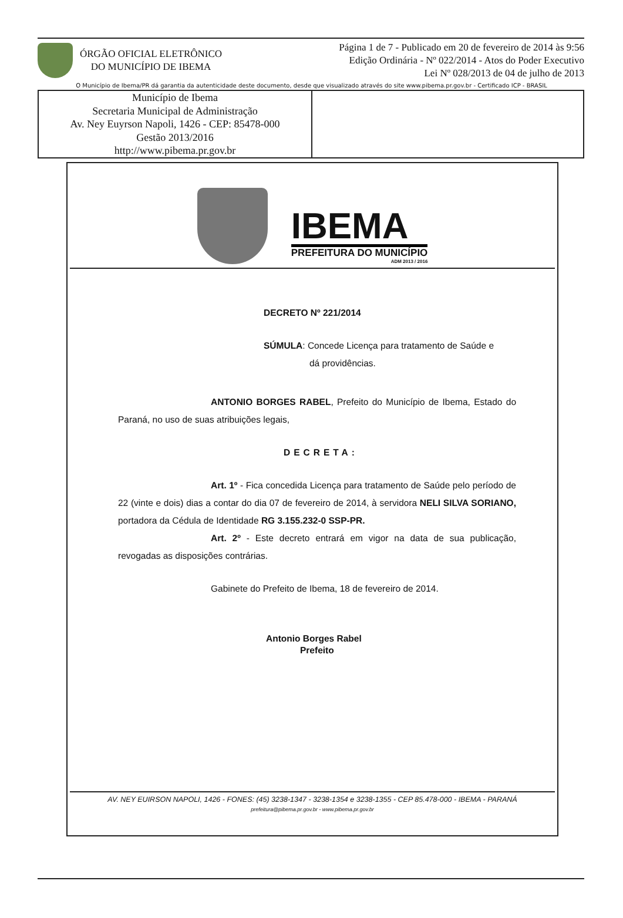ÓRGÃO OFICIAL ELETRÔNICO
DO MUNICÍPIO DE IBEMA
Página 1 de 7 - Publicado em 20 de fevereiro de 2014 às 9:56
Edição Ordinária - Nº 022/2014 - Atos do Poder Executivo
Lei Nº 028/2013 de 04 de julho de 2013
O Município de Ibema/PR dá garantia da autenticidade deste documento, desde que visualizado através do site www.pibema.pr.gov.br - Certificado ICP - BRASIL
Município de Ibema
Secretaria Municipal de Administração
Av. Ney Euyrson Napoli, 1426 - CEP: 85478-000
Gestão 2013/2016
http://www.pibema.pr.gov.br
IBEMA
PREFEITURA DO MUNICÍPIO
ADM 2013 / 2016
DECRETO Nº 221/2014
SÚMULA: Concede Licença para tratamento de Saúde e
dá providências.
ANTONIO BORGES RABEL, Prefeito do Município de Ibema, Estado do Paraná, no uso de suas atribuições legais,
DECRETA:
Art. 1º - Fica concedida Licença para tratamento de Saúde pelo período de 22 (vinte e dois) dias a contar do dia 07 de fevereiro de 2014, à servidora NELI SILVA SORIANO, portadora da Cédula de Identidade RG 3.155.232-0 SSP-PR.
Art. 2º - Este decreto entrará em vigor na data de sua publicação, revogadas as disposições contrárias.
Gabinete do Prefeito de Ibema, 18 de fevereiro de 2014.
Antonio Borges Rabel
Prefeito
AV. NEY EUIRSON NAPOLI, 1426 - FONES: (45) 3238-1347 - 3238-1354 e 3238-1355 - CEP 85.478-000 - IBEMA - PARANÁ
prefeitura@pibema.pr.gov.br - www.pibema.pr.gov.br